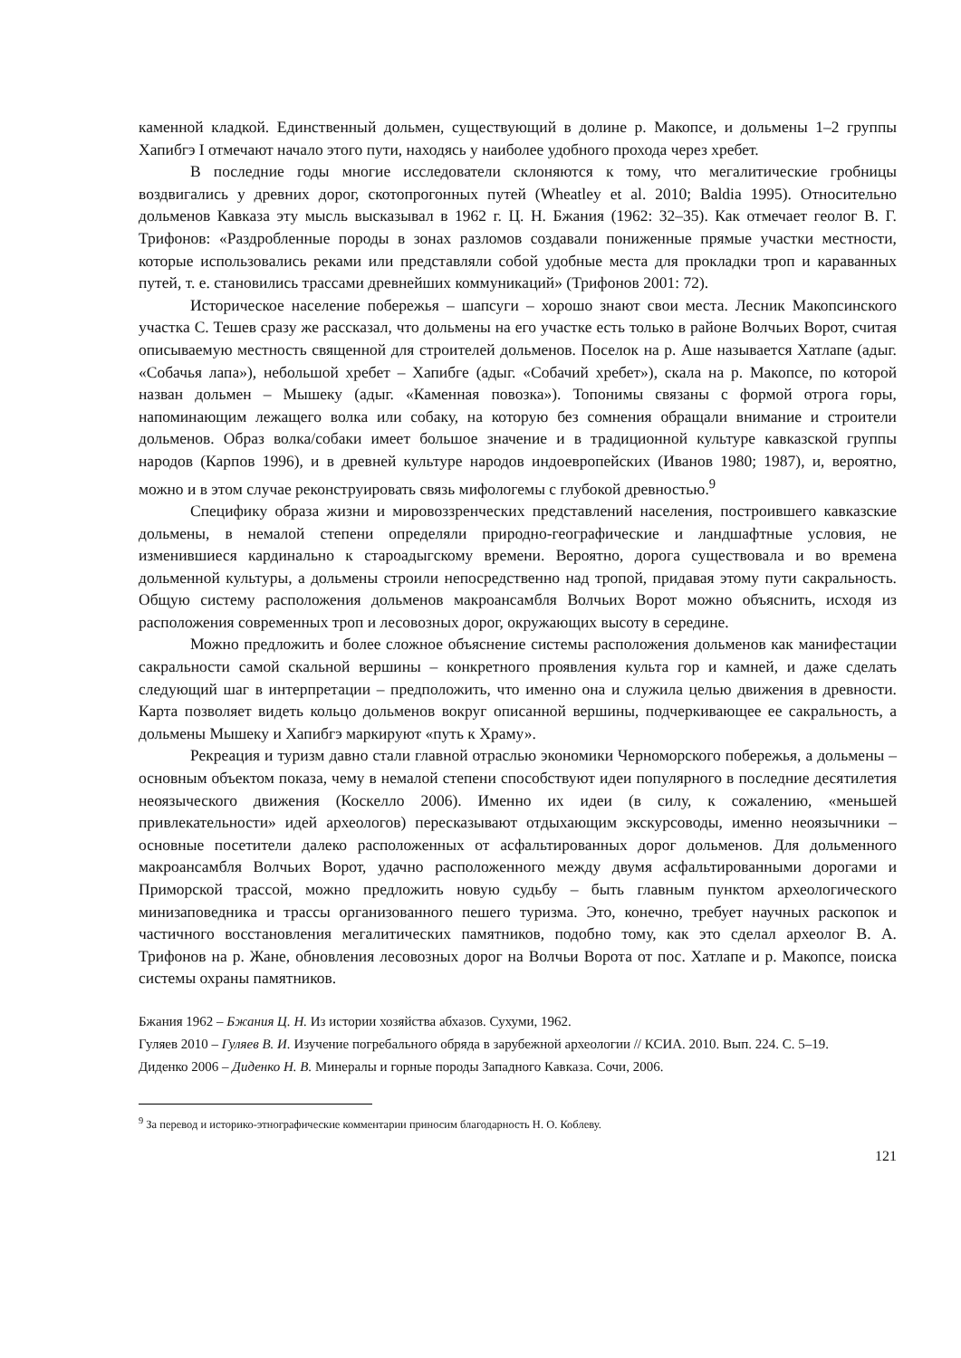каменной кладкой. Единственный дольмен, существующий в долине р. Макопсе, и дольмены 1–2 группы Хапибгэ I отмечают начало этого пути, находясь у наиболее удобного прохода через хребет.
В последние годы многие исследователи склоняются к тому, что мегалитические гробницы воздвигались у древних дорог, скотопрогонных путей (Wheatley et al. 2010; Baldia 1995). Относительно дольменов Кавказа эту мысль высказывал в 1962 г. Ц. Н. Бжания (1962: 32–35). Как отмечает геолог В. Г. Трифонов: «Раздробленные породы в зонах разломов создавали пониженные прямые участки местности, которые использовались реками или представляли собой удобные места для прокладки троп и караванных путей, т. е. становились трассами древнейших коммуникаций» (Трифонов 2001: 72).
Историческое население побережья – шапсуги – хорошо знают свои места. Лесник Макопсинского участка С. Тешев сразу же рассказал, что дольмены на его участке есть только в районе Волчьих Ворот, считая описываемую местность священной для строителей дольменов. Поселок на р. Аше называется Хатлапе (адыг. «Собачья лапа»), небольшой хребет – Хапибге (адыг. «Собачий хребет»), скала на р. Макопсе, по которой назван дольмен – Мышеку (адыг. «Каменная повозка»). Топонимы связаны с формой отрога горы, напоминающим лежащего волка или собаку, на которую без сомнения обращали внимание и строители дольменов. Образ волка/собаки имеет большое значение и в традиционной культуре кавказской группы народов (Карпов 1996), и в древней культуре народов индоевропейских (Иванов 1980; 1987), и, вероятно, можно и в этом случае реконструировать связь мифологемы с глубокой древностью.<sup>9</sup>
Специфику образа жизни и мировоззренческих представлений населения, построившего кавказские дольмены, в немалой степени определяли природно-географические и ландшафтные условия, не изменившиеся кардинально к староадыгскому времени. Вероятно, дорога существовала и во времена дольменной культуры, а дольмены строили непосредственно над тропой, придавая этому пути сакральность. Общую систему расположения дольменов макроансамбля Волчьих Ворот можно объяснить, исходя из расположения современных троп и лесовозных дорог, окружающих высоту в середине.
Можно предложить и более сложное объяснение системы расположения дольменов как манифестации сакральности самой скальной вершины – конкретного проявления культа гор и камней, и даже сделать следующий шаг в интерпретации – предположить, что именно она и служила целью движения в древности. Карта позволяет видеть кольцо дольменов вокруг описанной вершины, подчеркивающее ее сакральность, а дольмены Мышеку и Хапибгэ маркируют «путь к Храму».
Рекреация и туризм давно стали главной отраслью экономики Черноморского побережья, а дольмены – основным объектом показа, чему в немалой степени способствуют идеи популярного в последние десятилетия неоязыческого движения (Коскелло 2006). Именно их идеи (в силу, к сожалению, «меньшей привлекательности» идей археологов) пересказывают отдыхающим экскурсоводы, именно неоязычники – основные посетители далеко расположенных от асфальтированных дорог дольменов. Для дольменного макроансамбля Волчьих Ворот, удачно расположенного между двумя асфальтированными дорогами и Приморской трассой, можно предложить новую судьбу – быть главным пунктом археологического минизаповедника и трассы организованного пешего туризма. Это, конечно, требует научных раскопок и частичного восстановления мегалитических памятников, подобно тому, как это сделал археолог В. А. Трифонов на р. Жане, обновления лесовозных дорог на Волчьи Ворота от пос. Хатлапе и р. Макопсе, поиска системы охраны памятников.
Бжания 1962 – Бжания Ц. Н. Из истории хозяйства абхазов. Сухуми, 1962.
Гуляев 2010 – Гуляев В. И. Изучение погребального обряда в зарубежной археологии // КСИА. 2010. Вып. 224. С. 5–19.
Диденко 2006 – Диденко Н. В. Минералы и горные породы Западного Кавказа. Сочи, 2006.
<sup>9</sup> За перевод и историко-этнографические комментарии приносим благодарность Н. О. Коблеву.
121